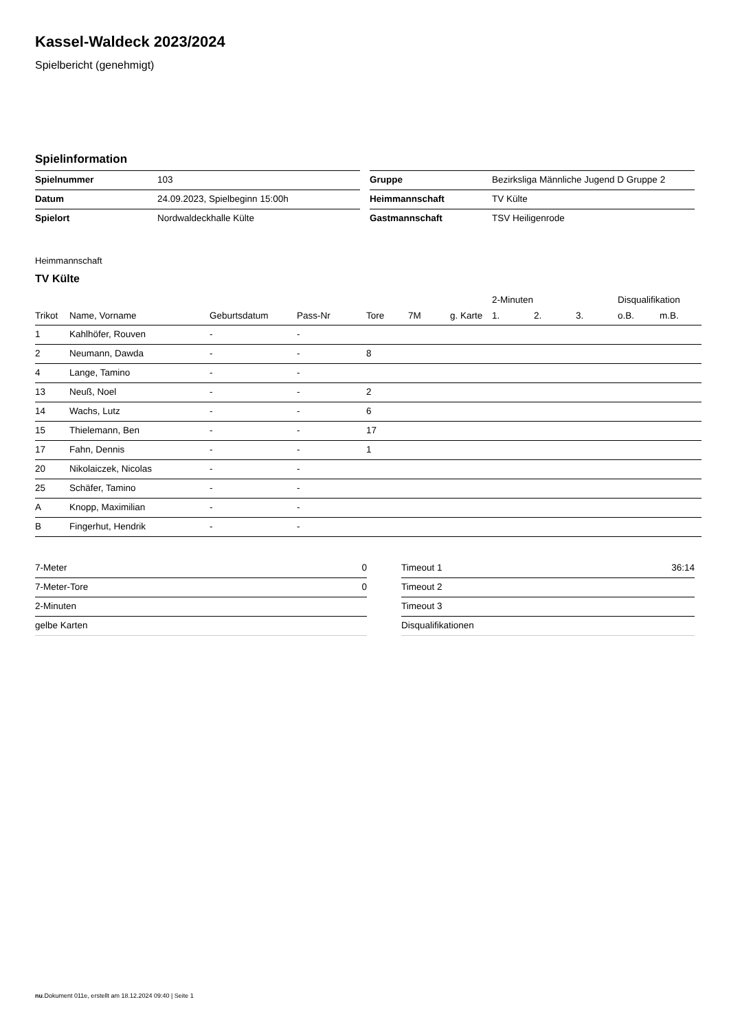Kassel-Waldeck 2023/2024
Spielbericht (genehmigt)
Spielinformation
| Spielnummer | 103 |
| Datum | 24.09.2023, Spielbeginn 15:00h |
| Spielort | Nordwaldeckhalle Külte |
| Gruppe | Bezirksliga Männliche Jugend D Gruppe 2 |
| Heimmannschaft | TV Külte |
| Gastmannschaft | TSV Heiligenrode |
Heimmannschaft
TV Külte
| | | | | | | | 2-Minuten | | | Disqualifikation | |
| --- | --- | --- | --- | --- | --- | --- | --- | --- | --- | --- | --- |
| Trikot | Name, Vorname | Geburtsdatum | Pass-Nr | Tore | 7M | g. Karte | 1. | 2. | 3. | o.B. | m.B. |
| 1 | Kahlhöfer, Rouven | - | - | | | | | | | | |
| 2 | Neumann, Dawda | - | - | 8 | | | | | | | |
| 4 | Lange, Tamino | - | - | | | | | | | | |
| 13 | Neuß, Noel | - | - | 2 | | | | | | | |
| 14 | Wachs, Lutz | - | - | 6 | | | | | | | |
| 15 | Thielemann, Ben | - | - | 17 | | | | | | | |
| 17 | Fahn, Dennis | - | - | 1 | | | | | | | |
| 20 | Nikolaiczek, Nicolas | - | - | | | | | | | | |
| 25 | Schäfer, Tamino | - | - | | | | | | | | |
| A | Knopp, Maximilian | - | - | | | | | | | | |
| B | Fingerhut, Hendrik | - | - | | | | | | | | |
| 7-Meter | 0 |
| 7-Meter-Tore | 0 |
| 2-Minuten | |
| gelbe Karten | |
| Timeout 1 | 36:14 |
| Timeout 2 | |
| Timeout 3 | |
| Disqualifikationen | |
nu.Dokument 011e, erstellt am 18.12.2024 09:40 | Seite 1